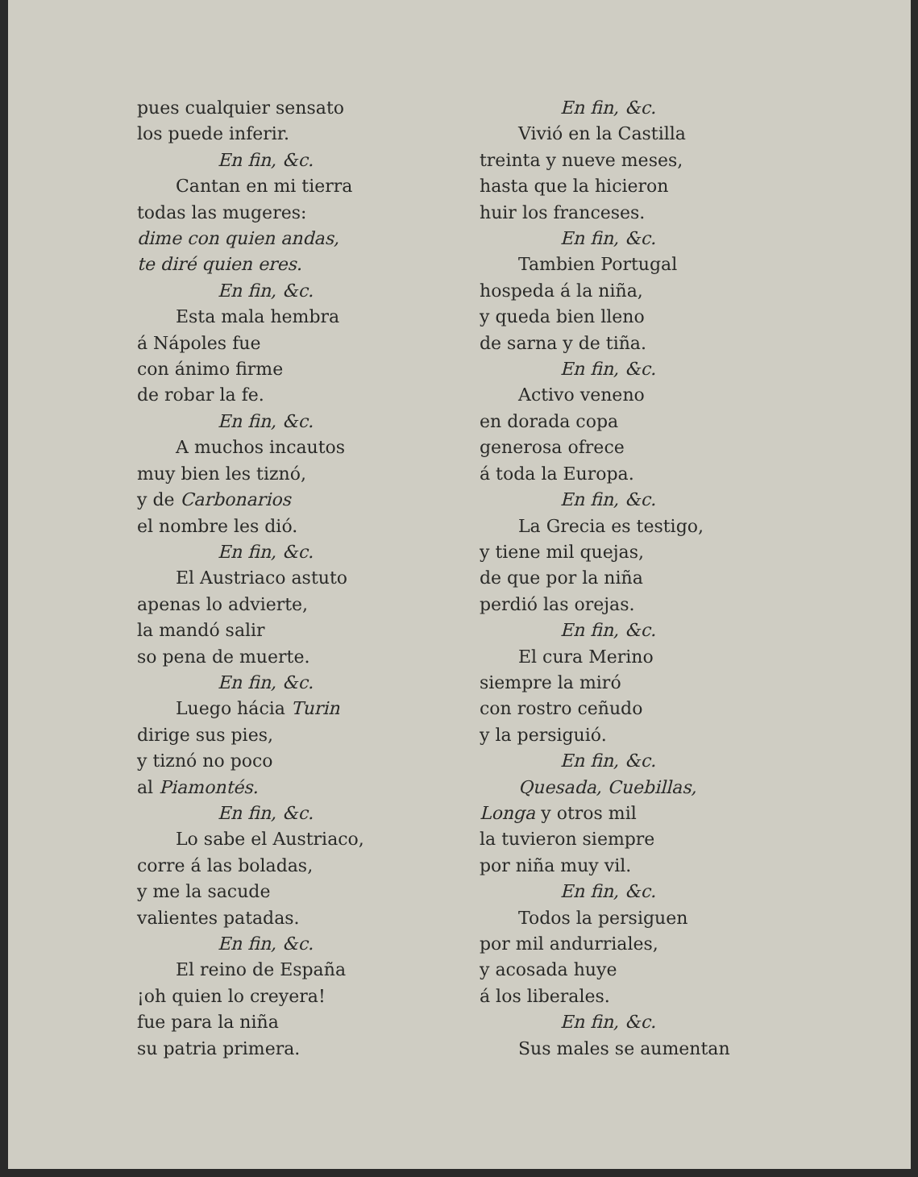pues cualquier sensato
los puede inferir.
En fin, &c.
Cantan en mi tierra
todas las mugeres:
dime con quien andas,
te diré quien eres.
En fin, &c.
Esta mala hembra
á Nápoles fue
con ánimo firme
de robar la fe.
En fin, &c.
A muchos incautos
muy bien les tiznó,
y de Carbonarios
el nombre les dió.
En fin, &c.
El Austriaco astuto
apenas lo advierte,
la mandó salir
so pena de muerte.
En fin, &c.
Luego hácia Turin
dirige sus pies,
y tiznó no poco
al Piamontés.
En fin, &c.
Lo sabe el Austriaco,
corre á las boladas,
y me la sacude
valientes patadas.
En fin, &c.
El reino de España
¡oh quien lo creyera!
fue para la niña
su patria primera.
En fin, &c.
Vivió en la Castilla
treinta y nueve meses,
hasta que la hicieron
huir los franceses.
En fin, &c.
Tambien Portugal
hospeda á la niña,
y queda bien lleno
de sarna y de tiña.
En fin, &c.
Activo veneno
en dorada copa
generosa ofrece
á toda la Europa.
En fin, &c.
La Grecia es testigo,
y tiene mil quejas,
de que por la niña
perdió las orejas.
En fin, &c.
El cura Merino
siempre la miró
con rostro ceñudo
y la persiguió.
En fin, &c.
Quesada, Cuebillas,
Longa y otros mil
la tuvieron siempre
por niña muy vil.
En fin, &c.
Todos la persiguen
por mil andurriales,
y acosada huye
á los liberales.
En fin, &c.
Sus males se aumentan